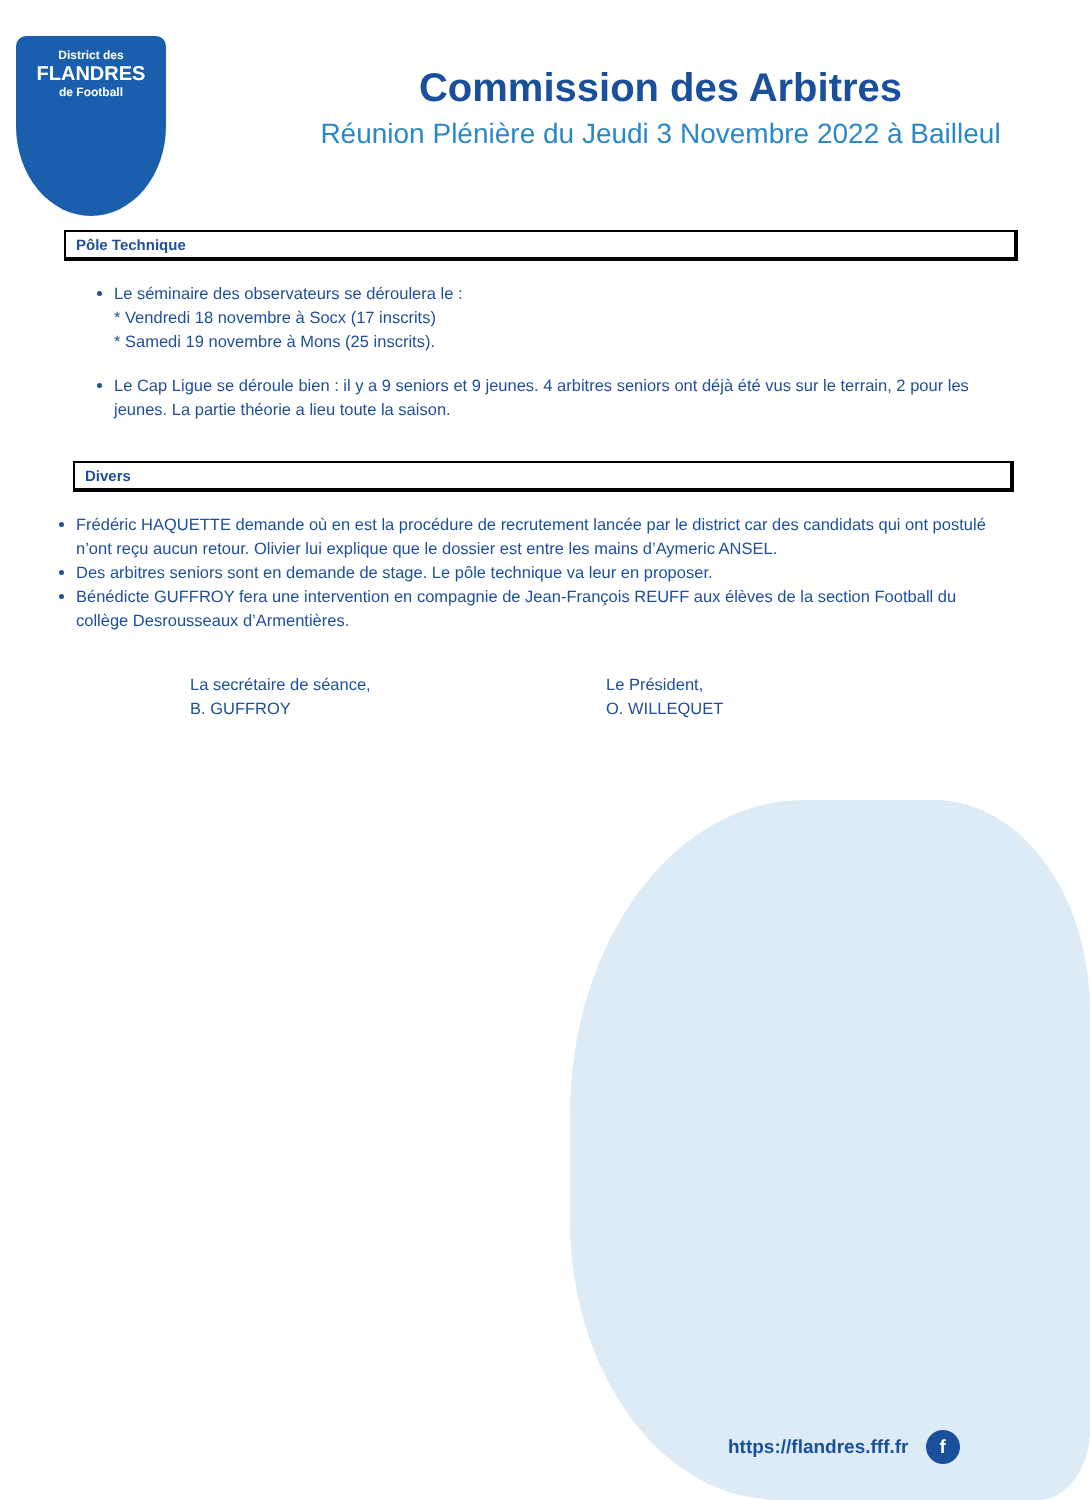District des
FLANDRES
de Football
Commission des Arbitres
Réunion Plénière du Jeudi 3 Novembre 2022 à Bailleul
Pôle Technique
Le séminaire des observateurs se déroulera le :
* Vendredi 18 novembre à Socx (17 inscrits)
* Samedi 19 novembre à Mons (25 inscrits).
Le Cap Ligue se déroule bien : il y a 9 seniors et 9 jeunes. 4 arbitres seniors ont déjà été vus sur le terrain, 2 pour les jeunes. La partie théorie a lieu toute la saison.
Divers
Frédéric HAQUETTE demande où en est la procédure de recrutement lancée par le district car des candidats qui ont postulé n’ont reçu aucun retour. Olivier lui explique que le dossier est entre les mains d’Aymeric ANSEL.
Des arbitres seniors sont en demande de stage. Le pôle technique va leur en proposer.
Bénédicte GUFFROY fera une intervention en compagnie de Jean-François REUFF aux élèves de la section Football du collège Desrousseaux d’Armentières.
La secrétaire de séance,
B. GUFFROY
Le Président,
O. WILLEQUET
https://flandres.fff.fr f